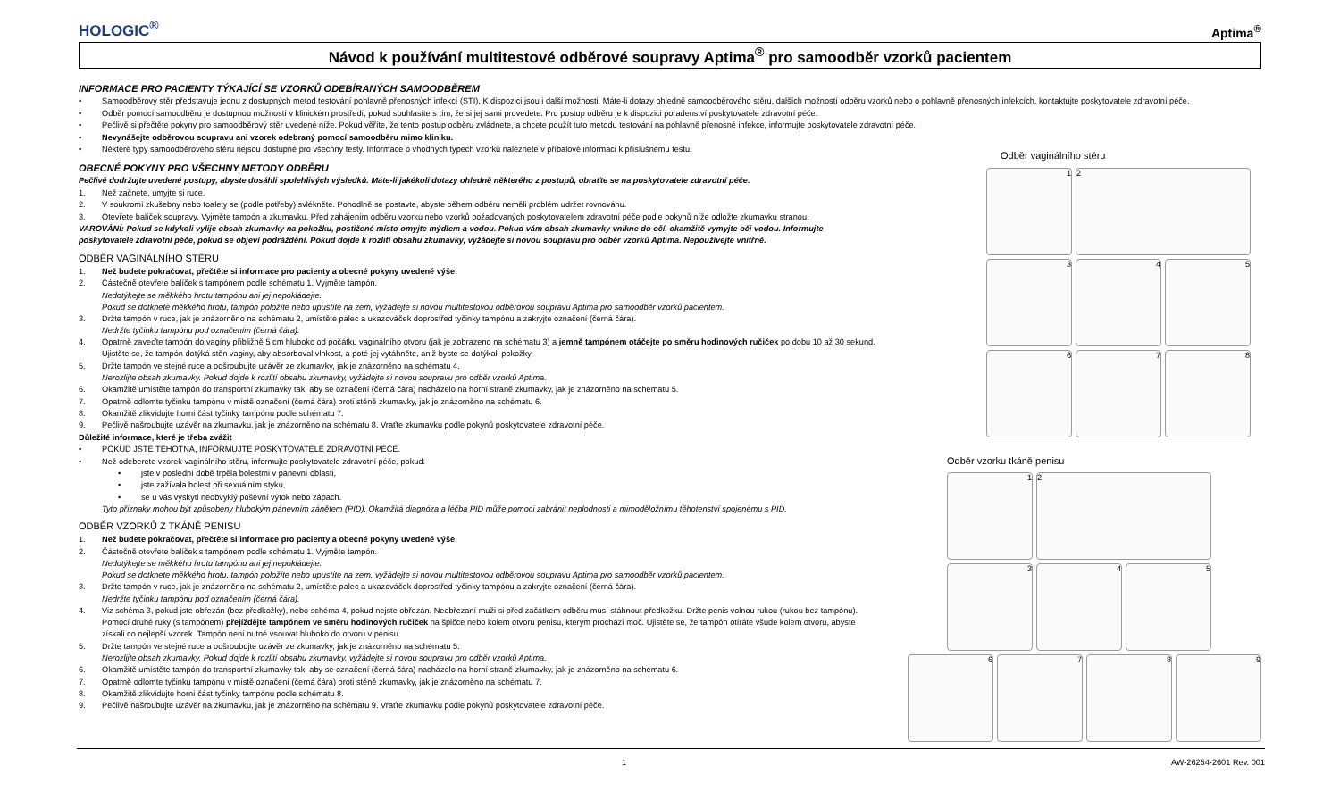HOLOGIC<sup>®</sup>
Aptima<sup>®</sup>
Návod k používání multitestové odběrové soupravy Aptima<sup>®</sup> pro samoodběr vzorků pacientem
INFORMACE PRO PACIENTY TÝKAJÍCÍ SE VZORKŮ ODEBÍRANÝCH SAMOODBĚREM
• Samoodběrový stěr představuje jednu z dostupných metod testování pohlavně přenosných infekcí (STI). K dispozici jsou i další možnosti. Máte-li dotazy ohledně samoodběrového stěru, dalších možností odběru vzorků nebo o pohlavně přenosných infekcích, kontaktujte poskytovatele zdravotní péče.
• Odběr pomocí samoodběru je dostupnou možností v klinickém prostředí, pokud souhlasíte s tím, že si jej sami provedete. Pro postup odběru je k dispozici poradenství poskytovatele zdravotní péče.
• Pečlivě si přečtěte pokyny pro samoodběrový stěr uvedené níže. Pokud věříte, že tento postup odběru zvládnete, a chcete použít tuto metodu testování na pohlavně přenosné infekce, informujte poskytovatele zdravotní péče.
• Nevynášejte odběrovou soupravu ani vzorek odebraný pomocí samoodběru mimo kliniku.
• Některé typy samoodběrového stěru nejsou dostupné pro všechny testy. Informace o vhodných typech vzorků naleznete v příbalové informaci k příslušnému testu.
OBECNÉ POKYNY PRO VŠECHNY METODY ODBĚRU
Pečlivě dodržujte uvedené postupy, abyste dosáhli spolehlivých výsledků. Máte-li jakékoli dotazy ohledně některého z postupů, obraťte se na poskytovatele zdravotní péče.
1. Než začnete, umyjte si ruce.
2. V soukromí zkušebny nebo toalety se (podle potřeby) svlékněte. Pohodlně se postavte, abyste během odběru neměli problém udržet rovnováhu.
3. Otevřete balíček soupravy. Vyjměte tampón a zkumavku. Před zahájením odběru vzorku nebo vzorků požadovaných poskytovatelem zdravotní péče podle pokynů níže odložte zkumavku stranou.
VAROVÁNÍ: Pokud se kdykoli vylije obsah zkumavky na pokožku, postižené místo omyjte mýdlem a vodou. Pokud vám obsah zkumavky vnikne do očí, okamžitě vymyjte oči vodou. Informujte poskytovatele zdravotní péče, pokud se objeví podráždění. Pokud dojde k rozlití obsahu zkumavky, vyžádejte si novou soupravu pro odběr vzorků Aptima. Nepoužívejte vnitřně.
ODBĚR VAGINÁLNÍHO STĚRU
1. Než budete pokračovat, přečtěte si informace pro pacienty a obecné pokyny uvedené výše.
2. Částečně otevřete balíček s tampónem podle schématu 1. Vyjměte tampón.
Nedotýkejte se měkkého hrotu tampónu ani jej nepokládejte.
Pokud se dotknete měkkého hrotu, tampón položíte nebo upustíte na zem, vyžádejte si novou multitestovou odběrovou soupravu Aptima pro samoodběr vzorků pacientem.
3. Držte tampón v ruce, jak je znázorněno na schématu 2, umístěte palec a ukazováček doprostřed tyčinky tampónu a zakryjte označení (černá čára).
Nedržte tyčinku tampónu pod označením (černá čára).
4. Opatrně zaveďte tampón do vagíny přibližně 5 cm hluboko od počátku vaginálního otvoru (jak je zobrazeno na schématu 3) a jemně tampónem otáčejte po směru hodinových ručiček po dobu 10 až 30 sekund. Ujistěte se, že tampón dotýká stěn vaginy, aby absorboval vlhkost, a poté jej vytáhněte, aniž byste se dotýkali pokožky.
5. Držte tampón ve stejné ruce a odšroubujte uzávěr ze zkumavky, jak je znázorněno na schématu 4.
Nerozlijte obsah zkumavky. Pokud dojde k rozlití obsahu zkumavky, vyžádejte si novou soupravu pro odběr vzorků Aptima.
6. Okamžitě umístěte tampón do transportní zkumavky tak, aby se označení (černá čára) nacházelo na horní straně zkumavky, jak je znázorněno na schématu 5.
7. Opatrně odlomte tyčinku tampónu v místě označení (černá čára) proti stěně zkumavky, jak je znázorněno na schématu 6.
8. Okamžitě zlikvidujte horní část tyčinky tampónu podle schématu 7.
9. Pečlivě našroubujte uzávěr na zkumavku, jak je znázorněno na schématu 8. Vraťte zkumavku podle pokynů poskytovatele zdravotní péče.
Důležité informace, které je třeba zvážit
• POKUD JSTE TĚHOTNÁ, INFORMUJTE POSKYTOVATELE ZDRAVOTNÍ PÉČE.
• Než odeberete vzorek vaginálního stěru, informujte poskytovatele zdravotní péče, pokud:
• jste v poslední době trpěla bolestmi v pánevní oblasti,
• jste zažívala bolest při sexuálním styku,
• se u vás vyskytl neobvyklý poševní výtok nebo zápach.
Tyto příznaky mohou být způsobeny hlubokým pánevním zánětem (PID). Okamžitá diagnóza a léčba PID může pomoci zabránit neplodnosti a mimoděložnímu těhotenství spojenému s PID.
ODBĚR VZORKŮ Z TKÁNĚ PENISU
1. Než budete pokračovat, přečtěte si informace pro pacienty a obecné pokyny uvedené výše.
2. Částečně otevřete balíček s tampónem podle schématu 1. Vyjměte tampón.
Nedotýkejte se měkkého hrotu tampónu ani jej nepokládejte.
Pokud se dotknete měkkého hrotu, tampón položíte nebo upustíte na zem, vyžádejte si novou multitestovou odběrovou soupravu Aptima pro samoodběr vzorků pacientem.
3. Držte tampón v ruce, jak je znázorněno na schématu 2, umístěte palec a ukazováček doprostřed tyčinky tampónu a zakryjte označení (černá čára).
Nedržte tyčinku tampónu pod označením (černá čára).
4. Viz schéma 3, pokud jste obřezán (bez předkožky), nebo schéma 4, pokud nejste obřezán. Neobřezaní muži si před začátkem odběru musí stáhnout předkožku. Držte penis volnou rukou (rukou bez tampónu). Pomocí druhé ruky (s tampónem) přejíždějte tampónem ve směru hodinových ručiček na špičce nebo kolem otvoru penisu, kterým prochází moč. Ujistěte se, že tampón otíráte všude kolem otvoru, abyste získali co nejlepší vzorek. Tampón není nutné vsouvat hluboko do otvoru v penisu.
5. Držte tampón ve stejné ruce a odšroubujte uzávěr ze zkumavky, jak je znázorněno na schématu 5.
Nerozlijte obsah zkumavky. Pokud dojde k rozlití obsahu zkumavky, vyžádejte si novou soupravu pro odběr vzorků Aptima.
6. Okamžitě umístěte tampón do transportní zkumavky tak, aby se označení (černá čára) nacházelo na horní straně zkumavky, jak je znázorněno na schématu 6.
7. Opatrně odlomte tyčinku tampónu v místě označení (černá čára) proti stěně zkumavky, jak je znázorněno na schématu 7.
8. Okamžitě zlikvidujte horní část tyčinky tampónu podle schématu 8.
9. Pečlivě našroubujte uzávěr na zkumavku, jak je znázorněno na schématu 9. Vraťte zkumavku podle pokynů poskytovatele zdravotní péče.
Odběr vaginálního stěru
1
2
3
4
5
6
7
8
Odběr vzorku tkáně penisu
1
2
3
4
5
6
7
8
9
1 AW-26254-2601 Rev. 001